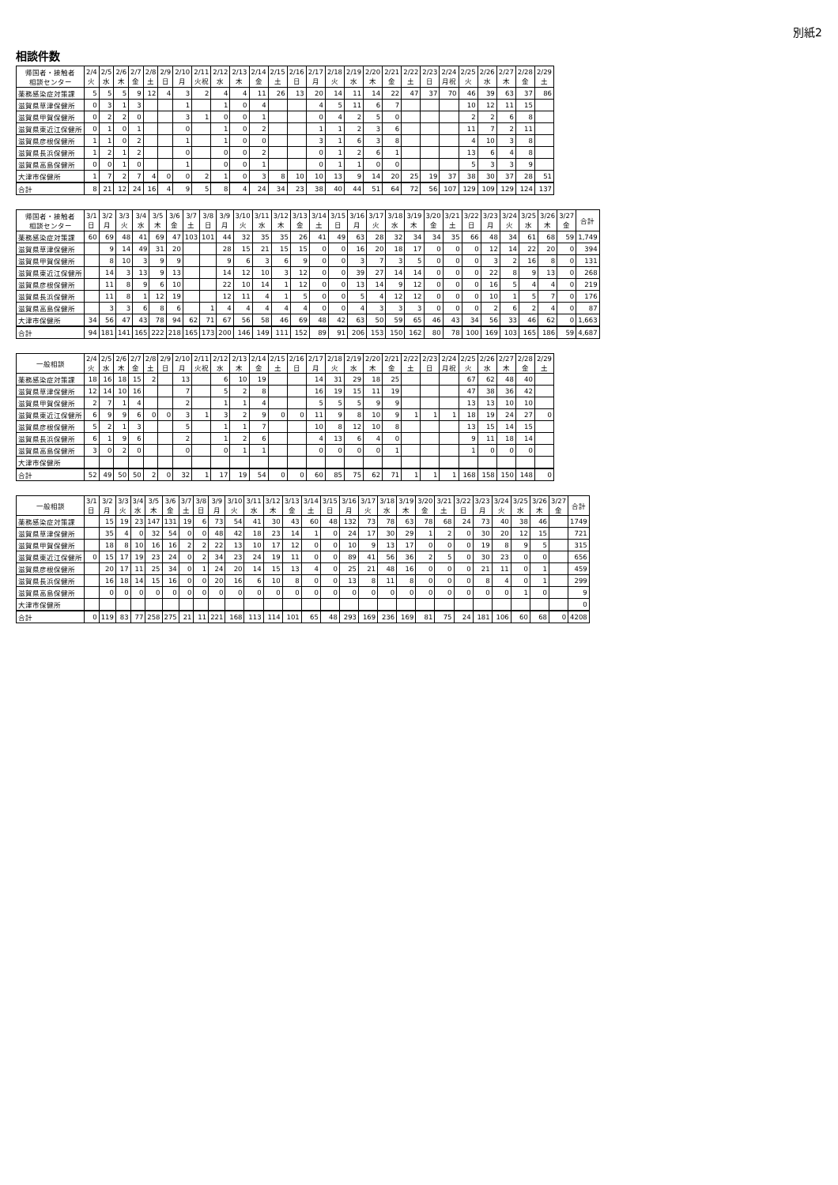別紙2
相談件数
| 帰国者・接触者 相談センター | 2/4 火 | 2/5 水 | 2/6 木 | 2/7 金 | 2/8 土 | 2/9 日 | 2/10 月 | 2/11 火祝 | 2/12 水 | 2/13 木 | 2/14 金 | 2/15 土 | 2/16 日 | 2/17 月 | 2/18 火 | 2/19 水 | 2/20 木 | 2/21 金 | 2/22 土 | 2/23 日 | 2/24 月祝 | 2/25 火 | 2/26 水 | 2/27 木 | 2/28 金 | 2/29 土 |
| --- | --- | --- | --- | --- | --- | --- | --- | --- | --- | --- | --- | --- | --- | --- | --- | --- | --- | --- | --- | --- | --- | --- | --- | --- | --- | --- |
| 薬務感染症対策課 | 5 | 5 | 5 | 9 | 12 | 4 | 3 | 2 | 4 | 4 | 11 | 26 | 13 | 20 | 14 | 11 | 14 | 22 | 47 | 37 | 70 | 46 | 39 | 63 | 37 | 86 |
| 滋賀県草津保健所 | 0 | 3 | 1 | 3 | | | 1 | | 1 | 0 | 4 | | | 4 | 5 | 11 | 6 | 7 | | | | 10 | 12 | 11 | 15 | |
| 滋賀県甲賀保健所 | 0 | 2 | 2 | 0 | | | 3 | 1 | 0 | 0 | 1 | | | 0 | 4 | 2 | 5 | 0 | | | | 2 | 2 | 6 | 8 | |
| 滋賀県東近江保健所 | 0 | 1 | 0 | 1 | | | 0 | | 1 | 0 | 2 | | | 1 | 1 | 2 | 3 | 6 | | | | 11 | 7 | 2 | 11 | |
| 滋賀県彦根保健所 | 1 | 1 | 0 | 2 | | | 1 | | 1 | 0 | 0 | | | 3 | 1 | 6 | 3 | 8 | | | | 4 | 10 | 3 | 8 | |
| 滋賀県長浜保健所 | 1 | 2 | 1 | 2 | | | 0 | | 0 | 0 | 2 | | | 0 | 1 | 2 | 6 | 1 | | | | 13 | 6 | 4 | 8 | |
| 滋賀県高島保健所 | 0 | 0 | 1 | 0 | | | 1 | | 0 | 0 | 1 | | | 0 | 1 | 1 | 0 | 0 | | | | 5 | 3 | 3 | 9 | |
| 大津市保健所 | 1 | 7 | 2 | 7 | 4 | 0 | 0 | 2 | 1 | 0 | 3 | 8 | 10 | 10 | 13 | 9 | 14 | 20 | 25 | 19 | 37 | 38 | 30 | 37 | 28 | 51 |
| 合計 | 8 | 21 | 12 | 24 | 16 | 4 | 9 | 5 | 8 | 4 | 24 | 34 | 23 | 38 | 40 | 44 | 51 | 64 | 72 | 56 | 107 | 129 | 109 | 129 | 124 | 137 |
| 帰国者・接触者 相談センター | 3/1 日 | 3/2 月 | 3/3 火 | 3/4 水 | 3/5 木 | 3/6 金 | 3/7 土 | 3/8 日 | 3/9 月 | 3/10 火 | 3/11 水 | 3/12 木 | 3/13 金 | 3/14 土 | 3/15 日 | 3/16 月 | 3/17 火 | 3/18 水 | 3/19 木 | 3/20 金 | 3/21 土 | 3/22 日 | 3/23 月 | 3/24 火 | 3/25 水 | 3/26 木 | 3/27 金 | 合計 |
| --- | --- | --- | --- | --- | --- | --- | --- | --- | --- | --- | --- | --- | --- | --- | --- | --- | --- | --- | --- | --- | --- | --- | --- | --- | --- | --- | --- | --- |
| 薬務感染症対策課 | 60 | 69 | 48 | 41 | 69 | 47 | 103 | 101 | 44 | 32 | 35 | 35 | 26 | 41 | 49 | 63 | 28 | 32 | 34 | 34 | 35 | 66 | 48 | 34 | 61 | 68 | 59 | 1,749 |
| 滋賀県草津保健所 | | 9 | 14 | 49 | 31 | 20 | | | 28 | 15 | 21 | 15 | 15 | 0 | 0 | 16 | 20 | 18 | 17 | 0 | 0 | 0 | 12 | 14 | 22 | 20 | 0 | 394 |
| 滋賀県甲賀保健所 | | 8 | 10 | 3 | 9 | 9 | | | 9 | 6 | 3 | 6 | 9 | 0 | 0 | 3 | 7 | 3 | 5 | 0 | 0 | 0 | 3 | 2 | 16 | 8 | 0 | 131 |
| 滋賀県東近江保健所 | | 14 | 3 | 13 | 9 | 13 | | | 14 | 12 | 10 | 3 | 12 | 0 | 0 | 39 | 27 | 14 | 14 | 0 | 0 | 0 | 22 | 8 | 9 | 13 | 0 | 268 |
| 滋賀県彦根保健所 | | 11 | 8 | 9 | 6 | 10 | | | 22 | 10 | 14 | 1 | 12 | 0 | 0 | 13 | 14 | 9 | 12 | 0 | 0 | 0 | 16 | 5 | 4 | 4 | 0 | 219 |
| 滋賀県長浜保健所 | | 11 | 8 | 1 | 12 | 19 | | | 12 | 11 | 4 | 1 | 5 | 0 | 0 | 5 | 4 | 12 | 12 | 0 | 0 | 0 | 10 | 1 | 5 | 7 | 0 | 176 |
| 滋賀県高島保健所 | | 3 | 3 | 6 | 8 | 6 | | 1 | 4 | 4 | 4 | 4 | 4 | 0 | 0 | 4 | 3 | 3 | 3 | 0 | 0 | 0 | 2 | 6 | 2 | 4 | 0 | 87 |
| 大津市保健所 | 34 | 56 | 47 | 43 | 78 | 94 | 62 | 71 | 67 | 56 | 58 | 46 | 69 | 48 | 42 | 63 | 50 | 59 | 65 | 46 | 43 | 34 | 56 | 33 | 46 | 62 | 0 | 1,663 |
| 合計 | 94 | 181 | 141 | 165 | 222 | 218 | 165 | 173 | 200 | 146 | 149 | 111 | 152 | 89 | 91 | 206 | 153 | 150 | 162 | 80 | 78 | 100 | 169 | 103 | 165 | 186 | 59 | 4,687 |
| 一般相談 | 2/4 火 | 2/5 水 | 2/6 木 | 2/7 金 | 2/8 土 | 2/9 日 | 2/10 月 | 2/11 火祝 | 2/12 水 | 2/13 木 | 2/14 金 | 2/15 土 | 2/16 日 | 2/17 月 | 2/18 火 | 2/19 水 | 2/20 木 | 2/21 金 | 2/22 土 | 2/23 日 | 2/24 月祝 | 2/25 火 | 2/26 水 | 2/27 木 | 2/28 金 | 2/29 土 |
| --- | --- | --- | --- | --- | --- | --- | --- | --- | --- | --- | --- | --- | --- | --- | --- | --- | --- | --- | --- | --- | --- | --- | --- | --- | --- | --- |
| 薬務感染症対策課 | 18 | 16 | 18 | 15 | 2 | | 13 | | 6 | 10 | 19 | | | 14 | 31 | 29 | 18 | 25 | | | | 67 | 62 | 48 | 40 | |
| 滋賀県草津保健所 | 12 | 14 | 10 | 16 | | | 7 | | 5 | 2 | 8 | | | 16 | 19 | 15 | 11 | 19 | | | | 47 | 38 | 36 | 42 | |
| 滋賀県甲賀保健所 | 2 | 7 | 1 | 4 | | | 2 | | 1 | 1 | 4 | | | 5 | 5 | 5 | 9 | 9 | | | | 13 | 13 | 10 | 10 | |
| 滋賀県東近江保健所 | 6 | 9 | 9 | 6 | 0 | 0 | 3 | 1 | 3 | 2 | 9 | 0 | 0 | 11 | 9 | 8 | 10 | 9 | 1 | 1 | 1 | 18 | 19 | 24 | 27 | 0 |
| 滋賀県彦根保健所 | 5 | 2 | 1 | 3 | | | 5 | | 1 | 1 | 7 | | | 10 | 8 | 12 | 10 | 8 | | | | 13 | 15 | 14 | 15 | |
| 滋賀県長浜保健所 | 6 | 1 | 9 | 6 | | | 2 | | 1 | 2 | 6 | | | 4 | 13 | 6 | 4 | 0 | | | | 9 | 11 | 18 | 14 | |
| 滋賀県高島保健所 | 3 | 0 | 2 | 0 | | | 0 | | 0 | 1 | 1 | | | 0 | 0 | 0 | 0 | 1 | | | | 1 | 0 | 0 | 0 | |
| 大津市保健所 | | | | | | | | | | | | | | | | | | | | | | | | | | |
| 合計 | 52 | 49 | 50 | 50 | 2 | 0 | 32 | 1 | 17 | 19 | 54 | 0 | 0 | 60 | 85 | 75 | 62 | 71 | 1 | 1 | 1 | 168 | 158 | 150 | 148 | 0 |
| 一般相談 | 3/1 日 | 3/2 月 | 3/3 火 | 3/4 水 | 3/5 木 | 3/6 金 | 3/7 土 | 3/8 日 | 3/9 月 | 3/10 火 | 3/11 水 | 3/12 木 | 3/13 金 | 3/14 土 | 3/15 日 | 3/16 月 | 3/17 火 | 3/18 水 | 3/19 木 | 3/20 金 | 3/21 土 | 3/22 日 | 3/23 月 | 3/24 火 | 3/25 水 | 3/26 木 | 3/27 金 | 合計 |
| --- | --- | --- | --- | --- | --- | --- | --- | --- | --- | --- | --- | --- | --- | --- | --- | --- | --- | --- | --- | --- | --- | --- | --- | --- | --- | --- | --- | --- |
| 薬務感染症対策課 | | 15 | 19 | 23 | 147 | 131 | 19 | 6 | 73 | 54 | 41 | 30 | 43 | 60 | 48 | 132 | 73 | 78 | 63 | 78 | 68 | 24 | 73 | 40 | 38 | 46 | | 1749 |
| 滋賀県草津保健所 | | 35 | 4 | 0 | 32 | 54 | 0 | 0 | 48 | 42 | 18 | 23 | 14 | 1 | 0 | 24 | 17 | 30 | 29 | 1 | 2 | 0 | 30 | 20 | 12 | 15 | | 721 |
| 滋賀県甲賀保健所 | | 18 | 8 | 10 | 16 | 16 | 2 | 2 | 22 | 13 | 10 | 17 | 12 | 0 | 0 | 10 | 9 | 13 | 17 | 0 | 0 | 0 | 19 | 8 | 9 | 5 | | 315 |
| 滋賀県東近江保健所 | 0 | 15 | 17 | 19 | 23 | 24 | 0 | 2 | 34 | 23 | 24 | 19 | 11 | 0 | 0 | 89 | 41 | 56 | 36 | 2 | 5 | 0 | 30 | 23 | 0 | 0 | | 656 |
| 滋賀県彦根保健所 | | 20 | 17 | 11 | 25 | 34 | 0 | 1 | 24 | 20 | 14 | 15 | 13 | 4 | 0 | 25 | 21 | 48 | 16 | 0 | 0 | 0 | 21 | 11 | 0 | 1 | | 459 |
| 滋賀県長浜保健所 | | 16 | 18 | 14 | 15 | 16 | 0 | 0 | 20 | 16 | 6 | 10 | 8 | 0 | 0 | 13 | 8 | 11 | 8 | 0 | 0 | 0 | 8 | 4 | 0 | 1 | | 299 |
| 滋賀県高島保健所 | | 0 | 0 | 0 | 0 | 0 | 0 | 0 | 0 | 0 | 0 | 0 | 0 | 0 | 0 | 0 | 0 | 0 | 0 | 0 | 0 | 0 | 0 | 0 | 1 | 0 | | 9 |
| 大津市保健所 | | | | | | | | | | | | | | | | | | | | | | | | | | | | 0 |
| 合計 | 0 | 119 | 83 | 77 | 258 | 275 | 21 | 11 | 221 | 168 | 113 | 114 | 101 | 65 | 48 | 293 | 169 | 236 | 169 | 81 | 75 | 24 | 181 | 106 | 60 | 68 | 0 | 4208 |